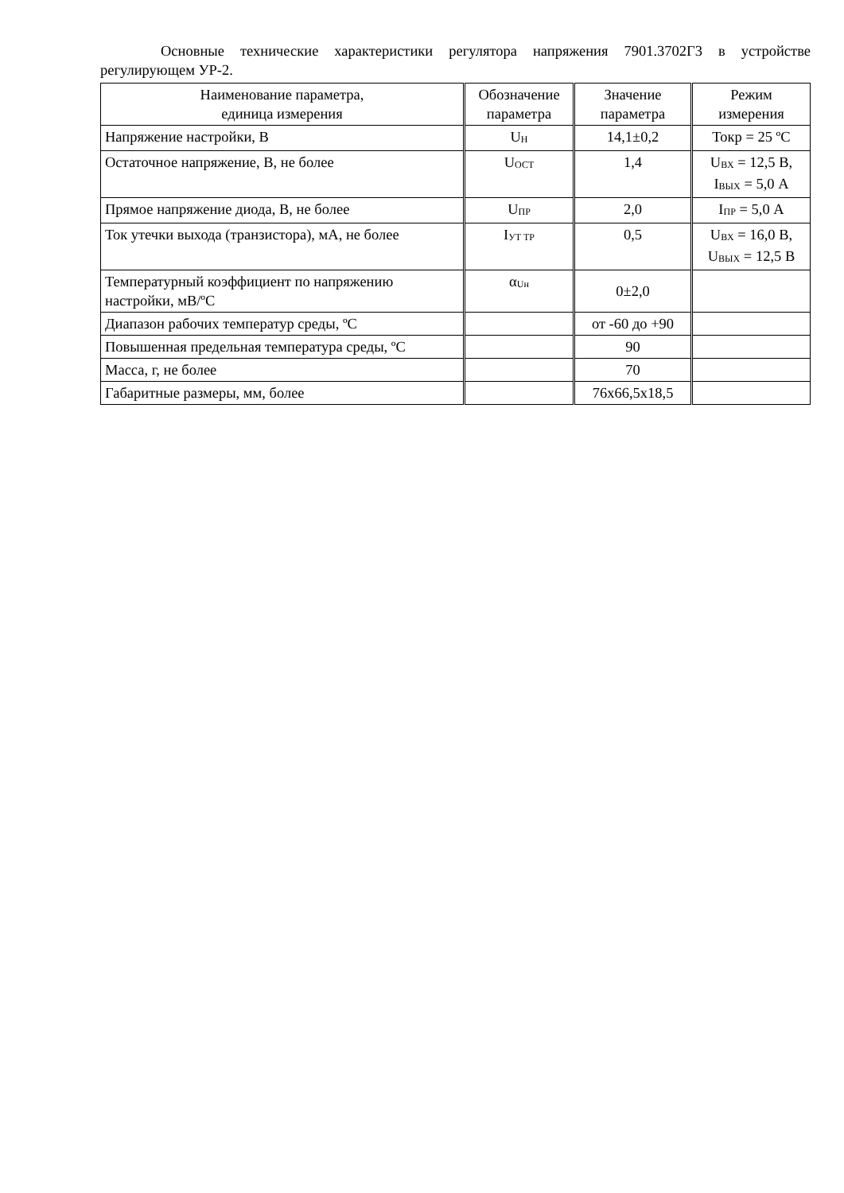Основные технические характеристики регулятора напряжения 7901.3702Г3 в устройстве регулирующем УР-2.
| Наименование параметра, единица измерения | Обозначение параметра | Значение параметра | Режим измерения |
| --- | --- | --- | --- |
| Напряжение настройки, В | U<sub>Н</sub> | 14,1±0,2 | Токр = 25 ºС |
| Остаточное напряжение, В, не более | U<sub>ОСТ</sub> | 1,4 | U<sub>ВХ</sub> = 12,5 В, I<sub>ВЫХ</sub> = 5,0 А |
| Прямое напряжение диода, В, не более | U<sub>ПР</sub> | 2,0 | I<sub>ПР</sub> = 5,0 А |
| Ток утечки выхода (транзистора), мА, не более | I<sub>УТ ТР</sub> | 0,5 | U<sub>ВХ</sub> = 16,0 В, U<sub>ВЫХ</sub> = 12,5 В |
| Температурный коэффициент по напряжению настройки, мВ/ºС | α<sub>Uн</sub> | 0±2,0 | |
| Диапазон рабочих температур среды, ºС | | от -60 до +90 | |
| Повышенная предельная температура среды, ºС | | 90 | |
| Масса, г, не более | | 70 | |
| Габаритные размеры, мм, более | | 76х66,5х18,5 | |